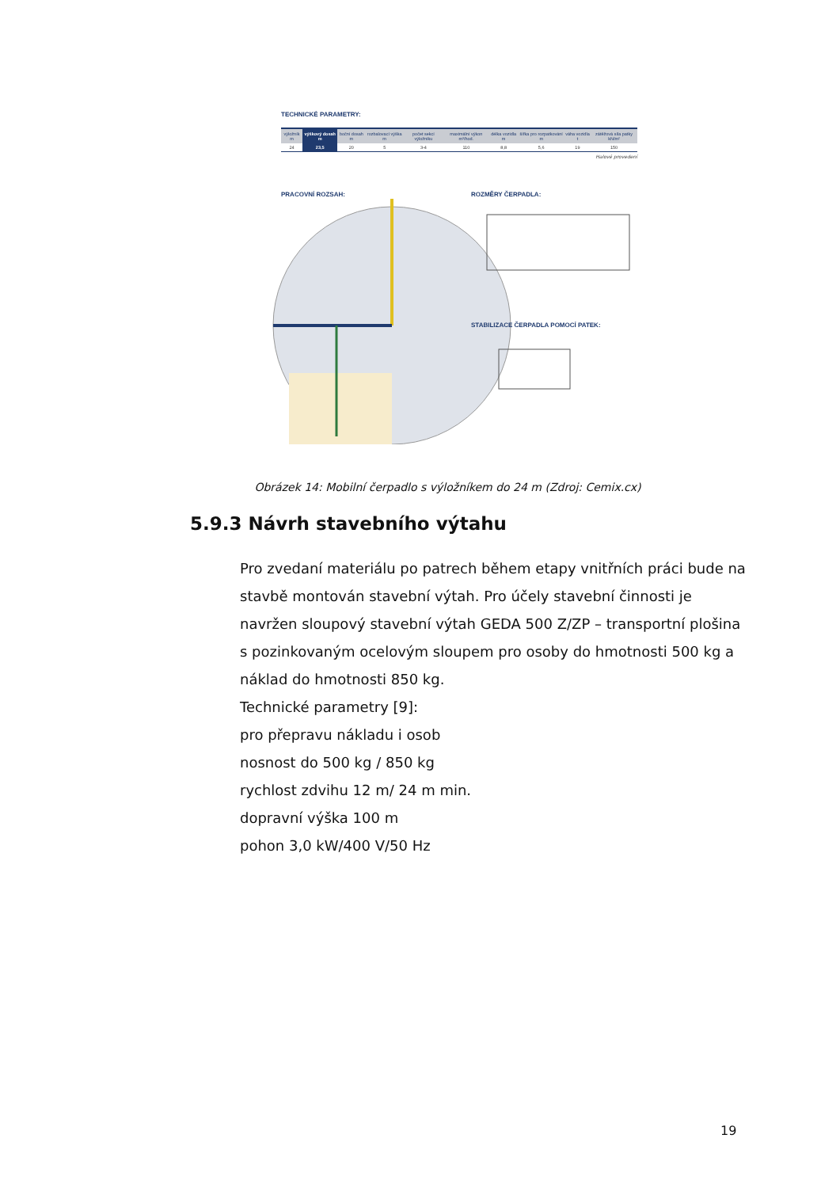TECHNICKÉ PARAMETRY:
| výložník m | výškový dosah m | boční dosah m | rozbalovací výška m | počet sekcí výložníku | maximální výkon m³/hod. | délka vozidla m | šířka pro rozpatkování m | váha vozidla t | zátěžová síla patky kN/m² |
| --- | --- | --- | --- | --- | --- | --- | --- | --- | --- |
| 24 | 23,5 | 20 | 5 | 3-4 | 110 | 8,8 | 5,6 | 19 | 150 |
Halové provedení
PRACOVNÍ ROZSAH: ROZMĚRY ČERPADLA:
STABILIZACE ČERPADLA POMOCÍ PATEK:
Obrázek 14: Mobilní čerpadlo s výložníkem do 24 m (Zdroj: Cemix.cx)
5.9.3 Návrh stavebního výtahu
Pro zvedaní materiálu po patrech během etapy vnitřních práci bude na stavbě montován stavební výtah. Pro účely stavební činnosti je navržen sloupový stavební výtah GEDA 500 Z/ZP – transportní plošina s pozinkovaným ocelovým sloupem pro osoby do hmotnosti 500 kg a náklad do hmotnosti 850 kg.
Technické parametry [9]:
pro přepravu nákladu i osob
nosnost do 500 kg / 850 kg
rychlost zdvihu 12 m/ 24 m min.
dopravní výška 100 m
pohon 3,0 kW/400 V/50 Hz
19